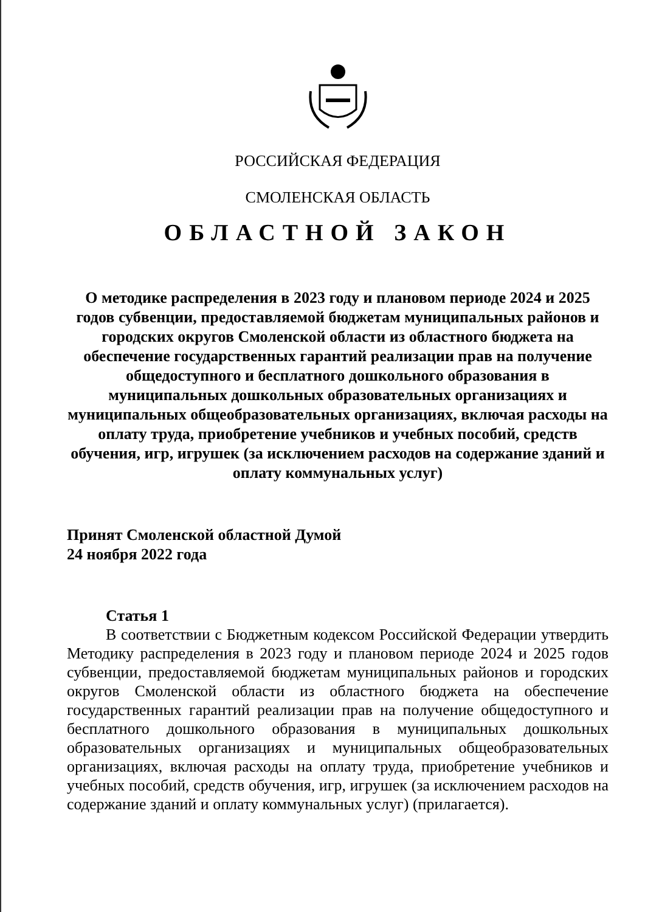РОССИЙСКАЯ ФЕДЕРАЦИЯ
СМОЛЕНСКАЯ ОБЛАСТЬ
ОБЛАСТНОЙ ЗАКОН
О методике распределения в 2023 году и плановом периоде 2024 и 2025 годов субвенции, предоставляемой бюджетам муниципальных районов и городских округов Смоленской области из областного бюджета на обеспечение государственных гарантий реализации прав на получение общедоступного и бесплатного дошкольного образования в муниципальных дошкольных образовательных организациях и муниципальных общеобразовательных организациях, включая расходы на оплату труда, приобретение учебников и учебных пособий, средств обучения, игр, игрушек (за исключением расходов на содержание зданий и оплату коммунальных услуг)
Принят Смоленской областной Думой
24 ноября 2022 года
Статья 1
В соответствии с Бюджетным кодексом Российской Федерации утвердить Методику распределения в 2023 году и плановом периоде 2024 и 2025 годов субвенции, предоставляемой бюджетам муниципальных районов и городских округов Смоленской области из областного бюджета на обеспечение государственных гарантий реализации прав на получение общедоступного и бесплатного дошкольного образования в муниципальных дошкольных образовательных организациях и муниципальных общеобразовательных организациях, включая расходы на оплату труда, приобретение учебников и учебных пособий, средств обучения, игр, игрушек (за исключением расходов на содержание зданий и оплату коммунальных услуг) (прилагается).